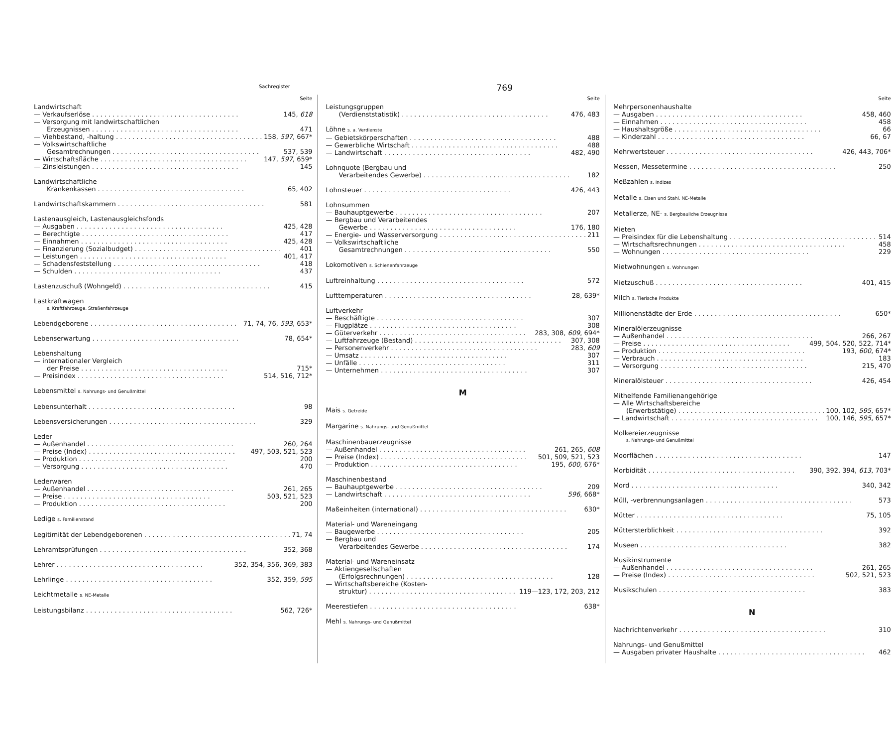Sachregister 769
Seite
Landwirtschaft
— Verkaufserlöse 145, 618
— Versorgung mit landwirtschaftlichen
Erzeugnissen 471
— Viehbestand, -haltung 158, 597, 667*
— Volkswirtschaftliche
Gesamtrechnungen 537, 539
— Wirtschaftsfläche 147, 597, 659*
— Zinsleistungen 145
Landwirtschaftliche
Krankenkassen 65, 402
Landwirtschaftskammern 581
Lastenausgleich, Lastenausgleichsfonds
— Ausgaben 425, 428
— Berechtigte 417
— Einnahmen 425, 428
— Finanzierung (Sozialbudget) 401
— Leistungen 401, 417
— Schadensfeststellung 418
— Schulden 437
Lastenzuschuß (Wohngeld) 415
Lastkraftwagen
s. Kraftfahrzeuge, Straßenfahrzeuge
Lebendgeborene 71, 74, 76, 593, 653*
Lebenserwartung 78, 654*
Lebenshaltung
— internationaler Vergleich
der Preise 715*
— Preisindex 514, 516, 712*
Lebensmittel s. Nahrungs- und Genußmittel
Lebensunterhalt 98
Lebensversicherungen 329
Leder
— Außenhandel 260, 264
— Preise (Index) 497, 503, 521, 523
— Produktion 200
— Versorgung 470
Lederwaren
— Außenhandel 261, 265
— Preise 503, 521, 523
— Produktion 200
Ledige s. Familienstand
Legitimität der Lebendgeborenen 71, 74
Lehramtsprüfungen 352, 368
Lehrer 352, 354, 356, 369, 383
Lehrlinge 352, 359, 595
Leichtmetalle s. NE-Metalle
Leistungsbilanz 562, 726*
Seite
Leistungsgruppen
(Verdienststatistik) 476, 483
Löhne s. a. Verdienste
— Gebietskörperschaften 488
— Gewerbliche Wirtschaft 488
— Landwirtschaft 482, 490
Lohnquote (Bergbau und
Verarbeitendes Gewerbe) 182
Lohnsteuer 426, 443
Lohnsummen
— Bauhauptgewerbe 207
— Bergbau und Verarbeitendes
Gewerbe 176, 180
— Energie- und Wasserversorgung 211
— Volkswirtschaftliche
Gesamtrechnungen 550
Lokomotiven s. Schienenfahrzeuge
Luftreinhaltung 572
Lufttemperaturen 28, 639*
Luftverkehr
— Beschäftigte 307
— Flugplätze 308
— Güterverkehr 283, 308, 609, 694*
— Luftfahrzeuge (Bestand) 307, 308
— Personenverkehr 283, 609
— Umsatz 307
— Unfälle 311
— Unternehmen 307
M
Mais s. Getreide
Margarine s. Nahrungs- und Genußmittel
Maschinenbauerzeugnisse
— Außenhandel 261, 265, 608
— Preise (Index) 501, 509, 521, 523
— Produktion 195, 600, 676*
Maschinenbestand
— Bauhauptgewerbe 209
— Landwirtschaft 596, 668*
Maßeinheiten (international) 630*
Material- und Wareneingang
— Baugewerbe 205
— Bergbau und
Verarbeitendes Gewerbe 174
Material- und Wareneinsatz
— Aktiengesellschaften
(Erfolgsrechnungen) 128
— Wirtschaftsbereiche (Kosten-
struktur) 119—123, 172, 203, 212
Meerestiefen 638*
Mehl s. Nahrungs- und Genußmittel
Seite
Mehrpersonenhaushalte
— Ausgaben 458, 460
— Einnahmen 458
— Haushaltsgröße 66
— Kinderzahl 66, 67
Mehrwertsteuer 426, 443, 706*
Messen, Messetermine 250
Meßzahlen s. Indizes
Metalle s. Eisen und Stahl, NE-Metalle
Metallerze, NE- s. Bergbauliche Erzeugnisse
Mieten
— Preisindex für die Lebenshaltung 514
— Wirtschaftsrechnungen 458
— Wohnungen 229
Mietwohnungen s. Wohnungen
Mietzuschuß 401, 415
Milch s. Tierische Produkte
Millionenstädte der Erde 650*
Mineralölerzeugnisse
— Außenhandel 266, 267
— Preise 499, 504, 520, 522, 714*
— Produktion 193, 600, 674*
— Verbrauch 183
— Versorgung 215, 470
Mineralölsteuer 426, 454
Mithelfende Familienangehörige
— Alle Wirtschaftsbereiche
(Erwerbstätige) 100, 102, 595, 657*
— Landwirtschaft 100, 146, 595, 657*
Molkereierzeugnisse
s. Nahrungs- und Genußmittel
Moorflächen 147
Morbidität 390, 392, 394, 613, 703*
Mord 340, 342
Müll, -verbrennungsanlagen 573
Mütter 75, 105
Müttersterblichkeit 392
Museen 382
Musikinstrumente
— Außenhandel 261, 265
— Preise (Index) 502, 521, 523
Musikschulen 383
N
Nachrichtenverkehr 310
Nahrungs- und Genußmittel
— Ausgaben privater Haushalte 462